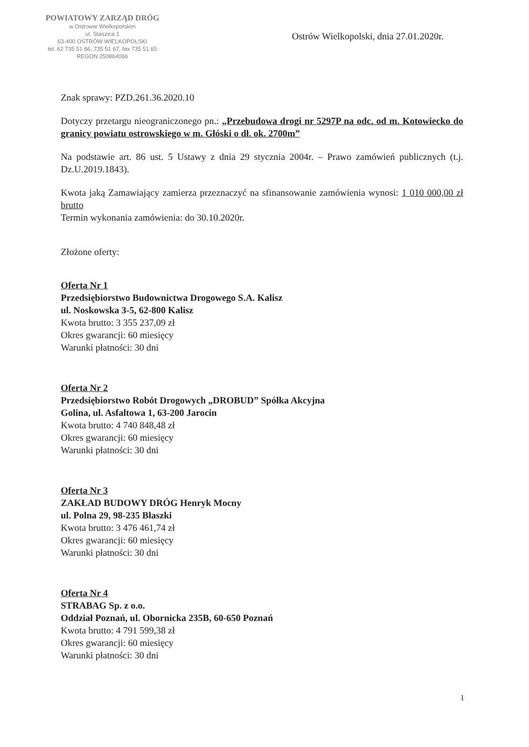POWIATOWY ZARZĄD DRÓG
w Ostrowie Wielkopolskim
ul. Staszica 1
63-400 OSTRÓW WIELKOPOLSKI
tel. 62 735 51 66, 735 51 67, fax 735 51 65
REGON 250864066
Ostrów Wielkopolski, dnia 27.01.2020r.
Znak sprawy: PZD.261.36.2020.10
Dotyczy przetargu nieograniczonego pn.: „Przebudowa drogi nr 5297P na odc. od m. Kotowiecko do granicy powiatu ostrowskiego w m. Głóski o dł. ok. 2700m”
Na podstawie art. 86 ust. 5 Ustawy z dnia 29 stycznia 2004r. – Prawo zamówień publicznych (t.j. Dz.U.2019.1843).
Kwota jaką Zamawiający zamierza przeznaczyć na sfinansowanie zamówienia wynosi: 1 010 000,00 zł brutto
Termin wykonania zamówienia: do 30.10.2020r.
Złożone oferty:
Oferta Nr 1
Przedsiębiorstwo Budownictwa Drogowego S.A. Kalisz
ul. Noskowska 3-5, 62-800 Kalisz
Kwota brutto: 3 355 237,09 zł
Okres gwarancji: 60 miesięcy
Warunki płatności: 30 dni
Oferta Nr 2
Przedsiębiorstwo Robót Drogowych „DROBUD” Spółka Akcyjna
Golina, ul. Asfaltowa 1, 63-200 Jarocin
Kwota brutto: 4 740 848,48 zł
Okres gwarancji: 60 miesięcy
Warunki płatności: 30 dni
Oferta Nr 3
ZAKŁAD BUDOWY DRÓG Henryk Mocny
ul. Polna 29, 98-235 Błaszki
Kwota brutto: 3 476 461,74 zł
Okres gwarancji: 60 miesięcy
Warunki płatności: 30 dni
Oferta Nr 4
STRABAG Sp. z o.o.
Oddział Poznań, ul. Obornicka 235B, 60-650 Poznań
Kwota brutto: 4 791 599,38 zł
Okres gwarancji: 60 miesięcy
Warunki płatności: 30 dni
1